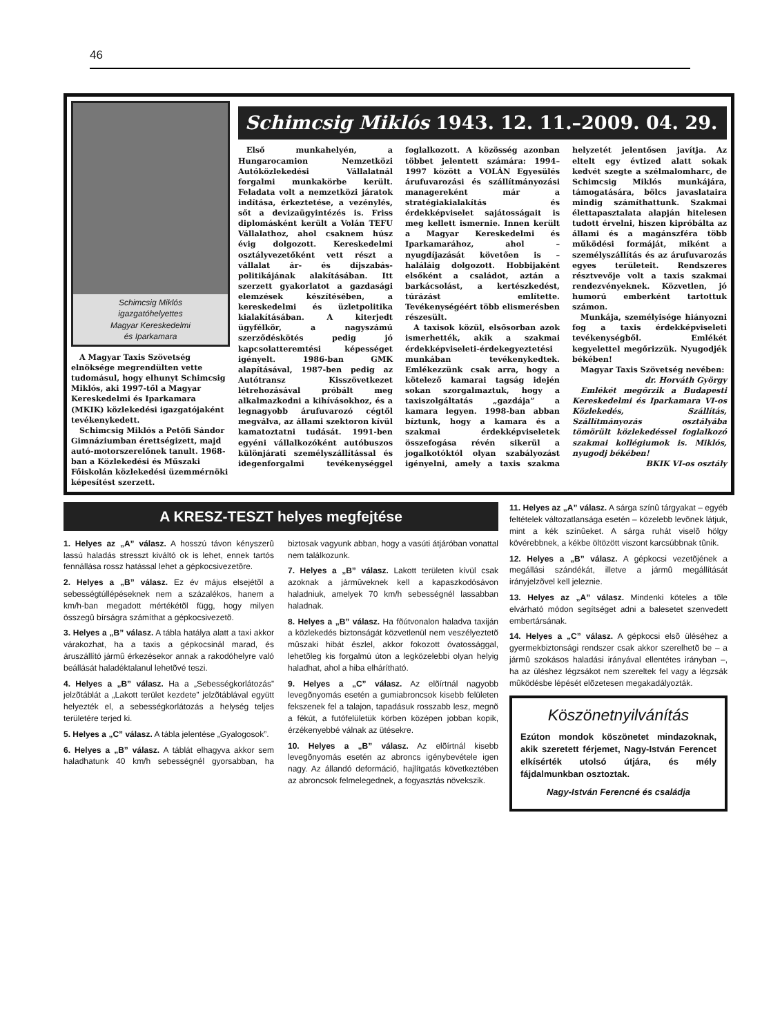46
Schimcsig Miklós
igazgatóhelyettes
Magyar Kereskedelmi
és Iparkamara
A Magyar Taxis Szövetség elnöksége megrendülten vette tudomásul, hogy elhunyt Schimcsig Miklós, aki 1997-től a Magyar Kereskedelmi és Iparkamara (MKIK) közlekedési igazgatójaként tevékenykedett.
Schimcsig Miklós a Petőfi Sándor Gimnáziumban érettségizett, majd autó-motorszerelőnek tanult. 1968-ban a Közlekedési és Műszaki Főiskolán közlekedési üzemmérnöki képesítést szerzett.
Schimcsig Miklós 1943. 12. 11.–2009. 04. 29.
Első munkahelyén, a Hungarocamion Nemzetközi Autóközlekedési Vállalatnál forgalmi munkakörbe került. Feladata volt a nemzetközi járatok indítása, érkeztetése, a vezénylés, sőt a devizaügyintézés is. Friss diplomásként került a Volán TEFU Vállalathoz, ahol csaknem húsz évig dolgozott. Kereskedelmi osztályvezetőként vett részt a vállalat ár- és díjszabás-politikájának alakításában. Itt szerzett gyakorlatot a gazdasági elemzések készítésében, a kereskedelmi és üzletpolitika kialakításában. A kiterjedt ügyfélkör, a nagyszámú szerződéskötés pedig jó kapcsolatteremtési képességet igényelt. 1986-ban GMK alapításával, 1987-ben pedig az Autótransz Kisszövetkezet létrehozásával próbált meg alkalmazkodni a kihívásokhoz, és a legnagyobb árufuvarozó cégtől megválva, az állami szektoron kívül kamatoztatni tudását. 1991-ben egyéni vállalkozóként autóbuszos különjárati személyszállítással és idegenforgalmi tevékenységgel foglalkozott. A közösség azonban többet jelentett számára: 1994–1997 között a VOLÁN Egyesülés árufuvarozási és szállítmányozási managereként már a stratégiakialakítás és érdekképviselet sajátosságait is meg kellett ismernie. Innen került a Magyar Kereskedelmi és Iparkamarához, ahol – nyugdíjazását követően is – haláláig dolgozott. Hobbijaként elsőként a családot, aztán a barkácsolást, a kertészkedést, túrázást említette. Tevékenységéért több elismerésben részesült.
A taxisok közül, elsősorban azok ismerhették, akik a szakmai érdekképviseleti-érdekegyeztetési munkában tevékenykedtek. Emlékezzünk csak arra, hogy a kötelező kamarai tagság idején sokan szorgalmaztuk, hogy a taxiszolgáltatás „gazdája” a kamara legyen. 1998-ban abban bíztunk, hogy a kamara és a szakmai érdekképviseletek összefogása révén sikerül a jogalkotóktól olyan szabályozást igényelni, amely a taxis szakma helyzetét jelentősen javítja. Az eltelt egy évtized alatt sokak kedvét szegte a szélmalomharc, de Schimcsig Miklós munkájára, támogatására, bölcs javaslataira mindig számíthattunk. Szakmai élettapasztalata alapján hitelesen tudott érvelni, hiszen kipróbálta az állami és a magánszféra több működési formáját, miként a személyszállítás és az árufuvarozás egyes területeit. Rendszeres résztvevője volt a taxis szakmai rendezvényeknek. Közvetlen, jó humorú emberként tartottuk számon.
Munkája, személyisége hiányozni fog a taxis érdekképviseleti tevékenységből. Emlékét kegyelettel megőrizzük. Nyugodjék békében!
Magyar Taxis Szövetség nevében:
dr. Horváth György
Emlékét megőrzik a Budapesti Kereskedelmi és Iparkamara VI-os Közlekedés, Szállítás, Szállítmányozás osztályába tömörült közlekedéssel foglalkozó szakmai kollégiumok is. Miklós, nyugodj békében!
BKIK VI-os osztály
A KRESZ-TESZT helyes megfejtése
1. Helyes az „A” válasz. A hosszú távon kényszerû lassú haladás stresszt kiváltó ok is lehet, ennek tartós fennállása rossz hatással lehet a gépkocsivezetõre.
2. Helyes a „B” válasz. Ez év május elsejétõl a sebességtúllépéseknek nem a százalékos, hanem a km/h-ban megadott mértékétõl függ, hogy milyen összegû bírságra számíthat a gépkocsivezetõ.
3. Helyes a „B” válasz. A tábla hatálya alatt a taxi akkor várakozhat, ha a taxis a gépkocsinál marad, és áruszállító jármû érkezésekor annak a rakodóhelyre való beállását haladéktalanul lehetõvé teszi.
4. Helyes a „B” válasz. Ha a „Sebességkorlátozás” jelzõtáblát a „Lakott terület kezdete” jelzõtáblával együtt helyezték el, a sebességkorlátozás a helység teljes területére terjed ki.
5. Helyes a „C” válasz. A tábla jelentése „Gyalogosok”.
6. Helyes a „B” válasz. A táblát elhagyva akkor sem haladhatunk 40 km/h sebességnél gyorsabban, ha biztosak vagyunk abban, hogy a vasúti átjáróban vonattal nem találkozunk.
7. Helyes a „B” válasz. Lakott területen kívül csak azoknak a jármûveknek kell a kapaszkodósávon haladniuk, amelyek 70 km/h sebességnél lassabban haladnak.
8. Helyes a „B” válasz. Ha fõútvonalon haladva taxiján a közlekedés biztonságát közvetlenül nem veszélyeztetõ mûszaki hibát észlel, akkor fokozott óvatossággal, lehetõleg kis forgalmú úton a legközelebbi olyan helyig haladhat, ahol a hiba elhárítható.
9. Helyes a „C” válasz. Az elõírtnál nagyobb levegõnyomás esetén a gumiabroncsok kisebb felületen fekszenek fel a talajon, tapadásuk rosszabb lesz, megnõ a fékút, a futófelületük körben középen jobban kopik, érzékenyebbé válnak az ütésekre.
10. Helyes a „B” válasz. Az elõírtnál kisebb levegõnyomás esetén az abroncs igénybevétele igen nagy. Az állandó deformáció, hajlítgatás következtében az abroncsok felmelegednek, a fogyasztás növekszik.
11. Helyes az „A” válasz. A sárga színû tárgyakat – egyéb feltételek változatlansága esetén – közelebb levõnek látjuk, mint a kék színûeket. A sárga ruhát viselõ hölgy kövérebbnek, a kékbe öltözött viszont karcsúbbnak tûnik.
12. Helyes a „B” válasz. A gépkocsi vezetõjének a megállási szándékát, illetve a jármû megállítását irányjelzõvel kell jeleznie.
13. Helyes az „A” válasz. Mindenki köteles a tõle elvárható módon segítséget adni a balesetet szenvedett embertársának.
14. Helyes a „C” válasz. A gépkocsi elsõ üléséhez a gyermekbiztonsági rendszer csak akkor szerelhetõ be – a jármû szokásos haladási irányával ellentétes irányban –, ha az üléshez légzsákot nem szereltek fel vagy a légzsák mûködésbe lépését elõzetesen megakadályozták.
Köszönetnyilvánítás
Ezúton mondok köszönetet mindazoknak, akik szeretett férjemet, Nagy-István Ferencet elkísérték utolsó útjára, és mély fájdalmunkban osztoztak.
Nagy-István Ferencné és családja